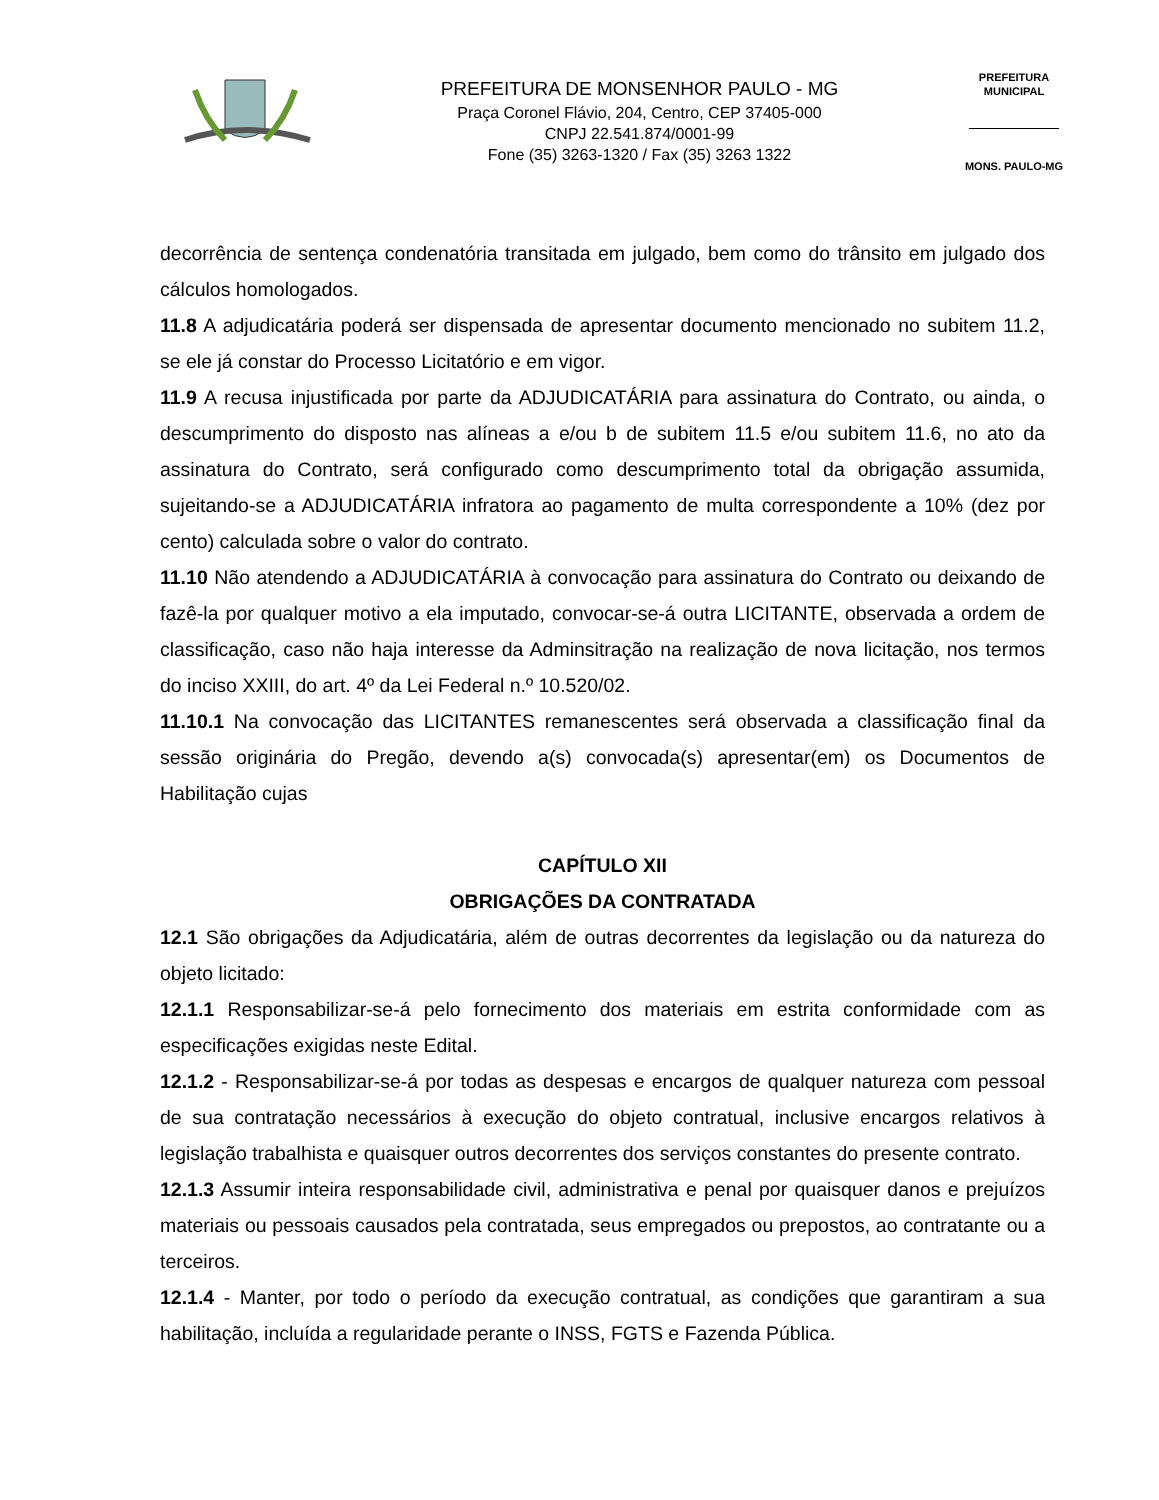PREFEITURA DE MONSENHOR PAULO - MG
Praça Coronel Flávio, 204, Centro, CEP 37405-000
CNPJ 22.541.874/0001-99
Fone (35) 3263-1320 / Fax (35) 3263 1322
PREFEITURA MUNICIPAL
MONS. PAULO-MG
decorrência de sentença condenatória transitada em julgado, bem como do trânsito em julgado dos cálculos homologados.
11.8 A adjudicatária poderá ser dispensada de apresentar documento mencionado no subitem 11.2, se ele já constar do Processo Licitatório e em vigor.
11.9 A recusa injustificada por parte da ADJUDICATÁRIA para assinatura do Contrato, ou ainda, o descumprimento do disposto nas alíneas a e/ou b de subitem 11.5 e/ou subitem 11.6, no ato da assinatura do Contrato, será configurado como descumprimento total da obrigação assumida, sujeitando-se a ADJUDICATÁRIA infratora ao pagamento de multa correspondente a 10% (dez por cento) calculada sobre o valor do contrato.
11.10 Não atendendo a ADJUDICATÁRIA à convocação para assinatura do Contrato ou deixando de fazê-la por qualquer motivo a ela imputado, convocar-se-á outra LICITANTE, observada a ordem de classificação, caso não haja interesse da Adminsitração na realização de nova licitação, nos termos do inciso XXIII, do art. 4º da Lei Federal n.º 10.520/02.
11.10.1 Na convocação das LICITANTES remanescentes será observada a classificação final da sessão originária do Pregão, devendo a(s) convocada(s) apresentar(em) os Documentos de Habilitação cujas
CAPÍTULO XII
OBRIGAÇÕES DA CONTRATADA
12.1 São obrigações da Adjudicatária, além de outras decorrentes da legislação ou da natureza do objeto licitado:
12.1.1 Responsabilizar-se-á pelo fornecimento dos materiais em estrita conformidade com as especificações exigidas neste Edital.
12.1.2 - Responsabilizar-se-á por todas as despesas e encargos de qualquer natureza com pessoal de sua contratação necessários à execução do objeto contratual, inclusive encargos relativos à legislação trabalhista e quaisquer outros decorrentes dos serviços constantes do presente contrato.
12.1.3 Assumir inteira responsabilidade civil, administrativa e penal por quaisquer danos e prejuízos materiais ou pessoais causados pela contratada, seus empregados ou prepostos, ao contratante ou a terceiros.
12.1.4 - Manter, por todo o período da execução contratual, as condições que garantiram a sua habilitação, incluída a regularidade perante o INSS, FGTS e Fazenda Pública.